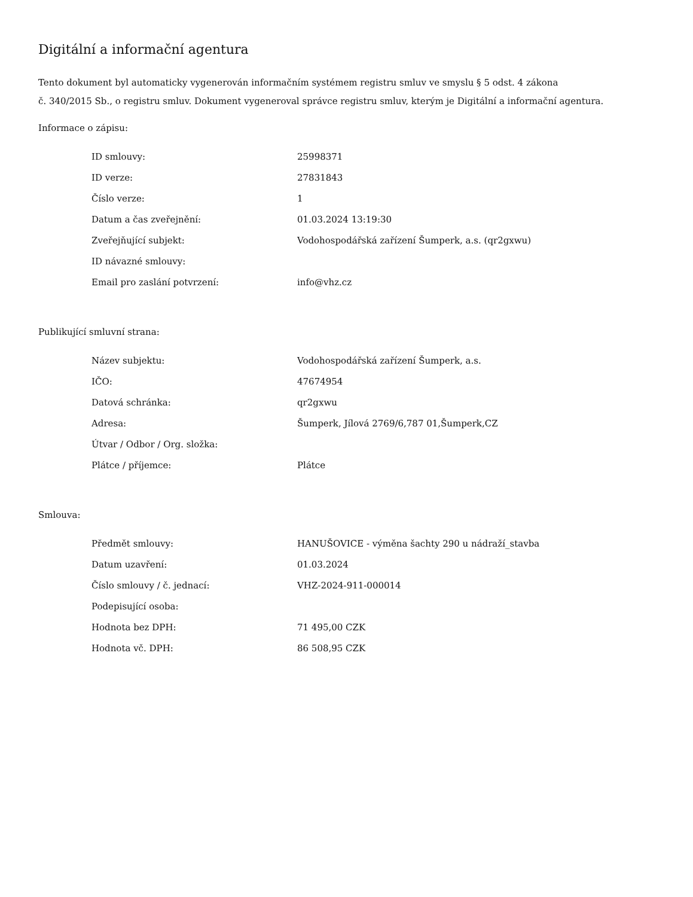Digitální a informační agentura
Tento dokument byl automaticky vygenerován informačním systémem registru smluv ve smyslu § 5 odst. 4 zákona
č. 340/2015 Sb., o registru smluv. Dokument vygeneroval správce registru smluv, kterým je Digitální a informační agentura.
Informace o zápisu:
| ID smlouvy: | 25998371 |
| ID verze: | 27831843 |
| Číslo verze: | 1 |
| Datum a čas zveřejnění: | 01.03.2024 13:19:30 |
| Zveřejňující subjekt: | Vodohospodářská zařízení Šumperk, a.s. (qr2gxwu) |
| ID návazné smlouvy: | |
| Email pro zaslání potvrzení: | info@vhz.cz |
Publikující smluvní strana:
| Název subjektu: | Vodohospodářská zařízení Šumperk, a.s. |
| IČO: | 47674954 |
| Datová schránka: | qr2gxwu |
| Adresa: | Šumperk, Jílová 2769/6,787 01,Šumperk,CZ |
| Útvar / Odbor / Org. složka: | |
| Plátce / příjemce: | Plátce |
Smlouva:
| Předmět smlouvy: | HANUŠOVICE - výměna šachty 290 u nádraží_stavba |
| Datum uzavření: | 01.03.2024 |
| Číslo smlouvy / č. jednací: | VHZ-2024-911-000014 |
| Podepisující osoba: | |
| Hodnota bez DPH: | 71 495,00 CZK |
| Hodnota vč. DPH: | 86 508,95 CZK |